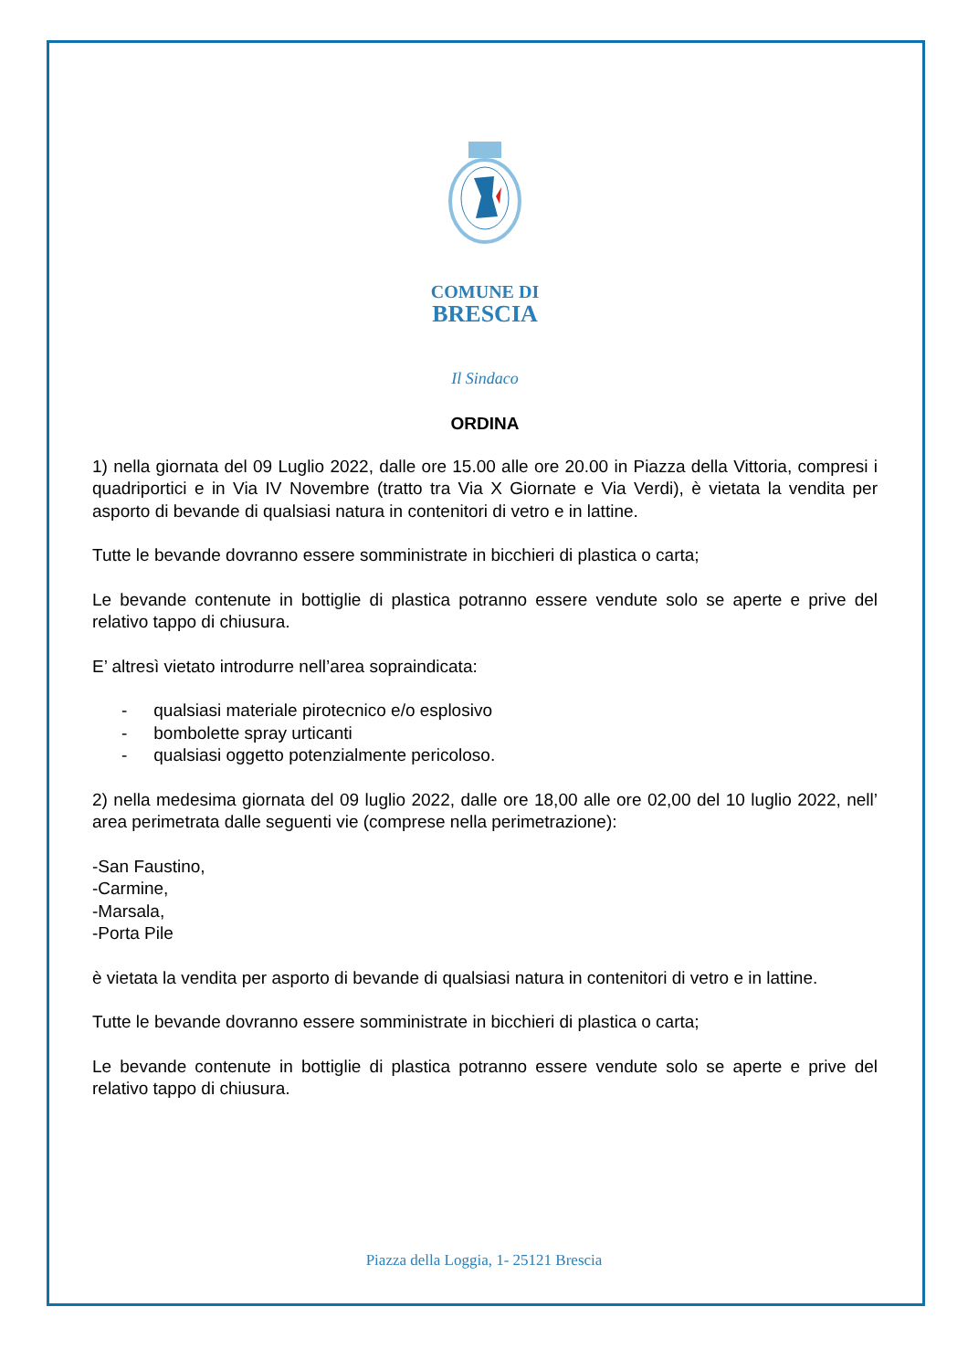COMUNE DI
BRESCIA
Il Sindaco
ORDINA
1) nella giornata del 09 Luglio 2022, dalle ore 15.00 alle ore 20.00 in Piazza della Vittoria, compresi i quadriportici e in Via IV Novembre (tratto tra Via X Giornate e Via Verdi), è vietata la vendita per asporto di bevande di qualsiasi natura in contenitori di vetro e in lattine.
Tutte le bevande dovranno essere somministrate in bicchieri di plastica o carta;
Le bevande contenute in bottiglie di plastica potranno essere vendute solo se aperte e prive del relativo tappo di chiusura.
E’ altresì vietato introdurre nell’area sopraindicata:
- qualsiasi materiale pirotecnico e/o esplosivo
- bombolette spray urticanti
- qualsiasi oggetto potenzialmente pericoloso.
2) nella medesima giornata del 09 luglio 2022, dalle ore 18,00 alle ore 02,00 del 10 luglio 2022, nell’ area perimetrata dalle seguenti vie (comprese nella perimetrazione):
-San Faustino,
-Carmine,
-Marsala,
-Porta Pile
è vietata la vendita per asporto di bevande di qualsiasi natura in contenitori di vetro e in lattine.
Tutte le bevande dovranno essere somministrate in bicchieri di plastica o carta;
Le bevande contenute in bottiglie di plastica potranno essere vendute solo se aperte e prive del relativo tappo di chiusura.
Piazza della Loggia, 1- 25121 Brescia